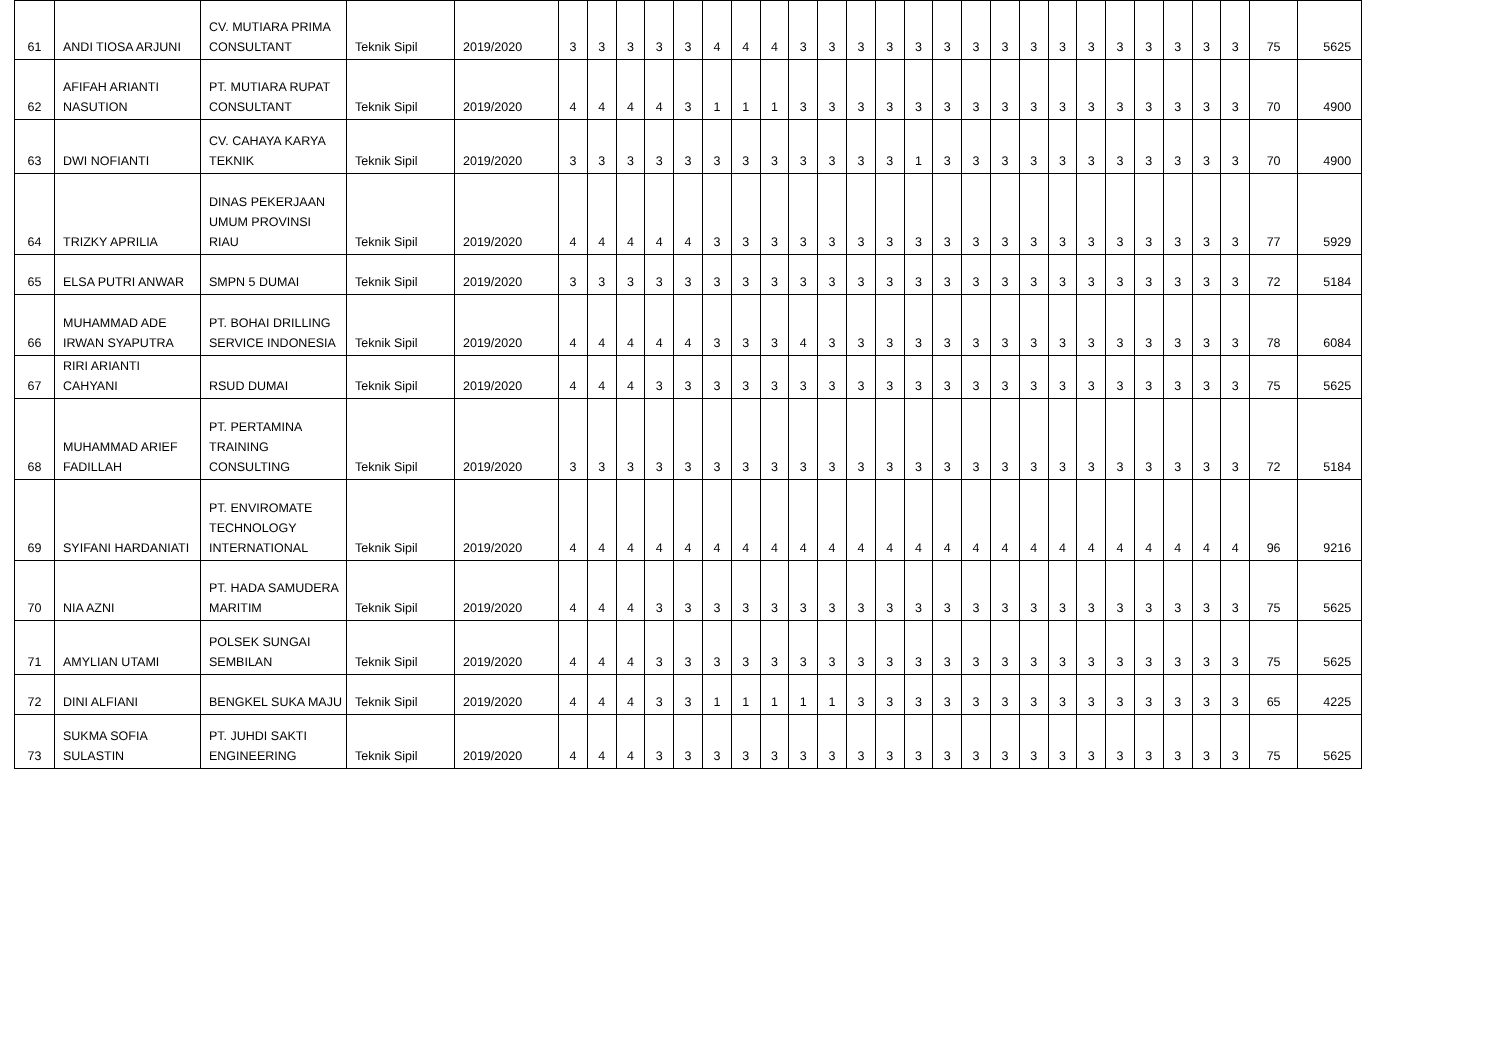| 61 | ANDI TIOSA ARJUNI | CV. MUTIARA PRIMA CONSULTANT | Teknik Sipil | 2019/2020 | 3 | 3 | 3 | 3 | 3 | 4 | 4 | 4 | 3 | 3 | 3 | 3 | 3 | 3 | 3 | 3 | 3 | 3 | 3 | 3 | 3 | 3 | 3 | 3 | 75 | 5625 |
| 62 | AFIFAH ARIANTI NASUTION | PT. MUTIARA RUPAT CONSULTANT | Teknik Sipil | 2019/2020 | 4 | 4 | 4 | 4 | 3 | 1 | 1 | 1 | 3 | 3 | 3 | 3 | 3 | 3 | 3 | 3 | 3 | 3 | 3 | 3 | 3 | 3 | 3 | 3 | 70 | 4900 |
| 63 | DWI NOFIANTI | CV. CAHAYA KARYA TEKNIK | Teknik Sipil | 2019/2020 | 3 | 3 | 3 | 3 | 3 | 3 | 3 | 3 | 3 | 3 | 3 | 3 | 1 | 3 | 3 | 3 | 3 | 3 | 3 | 3 | 3 | 3 | 3 | 3 | 70 | 4900 |
| 64 | TRIZKY APRILIA | DINAS PEKERJAAN UMUM PROVINSI RIAU | Teknik Sipil | 2019/2020 | 4 | 4 | 4 | 4 | 4 | 3 | 3 | 3 | 3 | 3 | 3 | 3 | 3 | 3 | 3 | 3 | 3 | 3 | 3 | 3 | 3 | 3 | 3 | 3 | 77 | 5929 |
| 65 | ELSA PUTRI ANWAR | SMPN 5 DUMAI | Teknik Sipil | 2019/2020 | 3 | 3 | 3 | 3 | 3 | 3 | 3 | 3 | 3 | 3 | 3 | 3 | 3 | 3 | 3 | 3 | 3 | 3 | 3 | 3 | 3 | 3 | 3 | 3 | 72 | 5184 |
| 66 | MUHAMMAD ADE IRWAN SYAPUTRA | PT. BOHAI DRILLING SERVICE INDONESIA | Teknik Sipil | 2019/2020 | 4 | 4 | 4 | 4 | 4 | 3 | 3 | 3 | 4 | 3 | 3 | 3 | 3 | 3 | 3 | 3 | 3 | 3 | 3 | 3 | 3 | 3 | 3 | 3 | 78 | 6084 |
| 67 | RIRI ARIANTI CAHYANI | RSUD DUMAI | Teknik Sipil | 2019/2020 | 4 | 4 | 4 | 3 | 3 | 3 | 3 | 3 | 3 | 3 | 3 | 3 | 3 | 3 | 3 | 3 | 3 | 3 | 3 | 3 | 3 | 3 | 3 | 3 | 75 | 5625 |
| 68 | MUHAMMAD ARIEF FADILLAH | PT. PERTAMINA TRAINING CONSULTING | Teknik Sipil | 2019/2020 | 3 | 3 | 3 | 3 | 3 | 3 | 3 | 3 | 3 | 3 | 3 | 3 | 3 | 3 | 3 | 3 | 3 | 3 | 3 | 3 | 3 | 3 | 3 | 3 | 72 | 5184 |
| 69 | SYIFANI HARDANIATI | PT. ENVIROMATE TECHNOLOGY INTERNATIONAL | Teknik Sipil | 2019/2020 | 4 | 4 | 4 | 4 | 4 | 4 | 4 | 4 | 4 | 4 | 4 | 4 | 4 | 4 | 4 | 4 | 4 | 4 | 4 | 4 | 4 | 4 | 4 | 4 | 96 | 9216 |
| 70 | NIA AZNI | PT. HADA SAMUDERA MARITIM | Teknik Sipil | 2019/2020 | 4 | 4 | 4 | 3 | 3 | 3 | 3 | 3 | 3 | 3 | 3 | 3 | 3 | 3 | 3 | 3 | 3 | 3 | 3 | 3 | 3 | 3 | 3 | 3 | 75 | 5625 |
| 71 | AMYLIAN UTAMI | POLSEK SUNGAI SEMBILAN | Teknik Sipil | 2019/2020 | 4 | 4 | 4 | 3 | 3 | 3 | 3 | 3 | 3 | 3 | 3 | 3 | 3 | 3 | 3 | 3 | 3 | 3 | 3 | 3 | 3 | 3 | 3 | 3 | 75 | 5625 |
| 72 | DINI ALFIANI | BENGKEL SUKA MAJU | Teknik Sipil | 2019/2020 | 4 | 4 | 4 | 3 | 3 | 1 | 1 | 1 | 1 | 1 | 3 | 3 | 3 | 3 | 3 | 3 | 3 | 3 | 3 | 3 | 3 | 3 | 3 | 3 | 65 | 4225 |
| 73 | SUKMA SOFIA SULASTIN | PT. JUHDI SAKTI ENGINEERING | Teknik Sipil | 2019/2020 | 4 | 4 | 4 | 3 | 3 | 3 | 3 | 3 | 3 | 3 | 3 | 3 | 3 | 3 | 3 | 3 | 3 | 3 | 3 | 3 | 3 | 3 | 3 | 3 | 75 | 5625 |